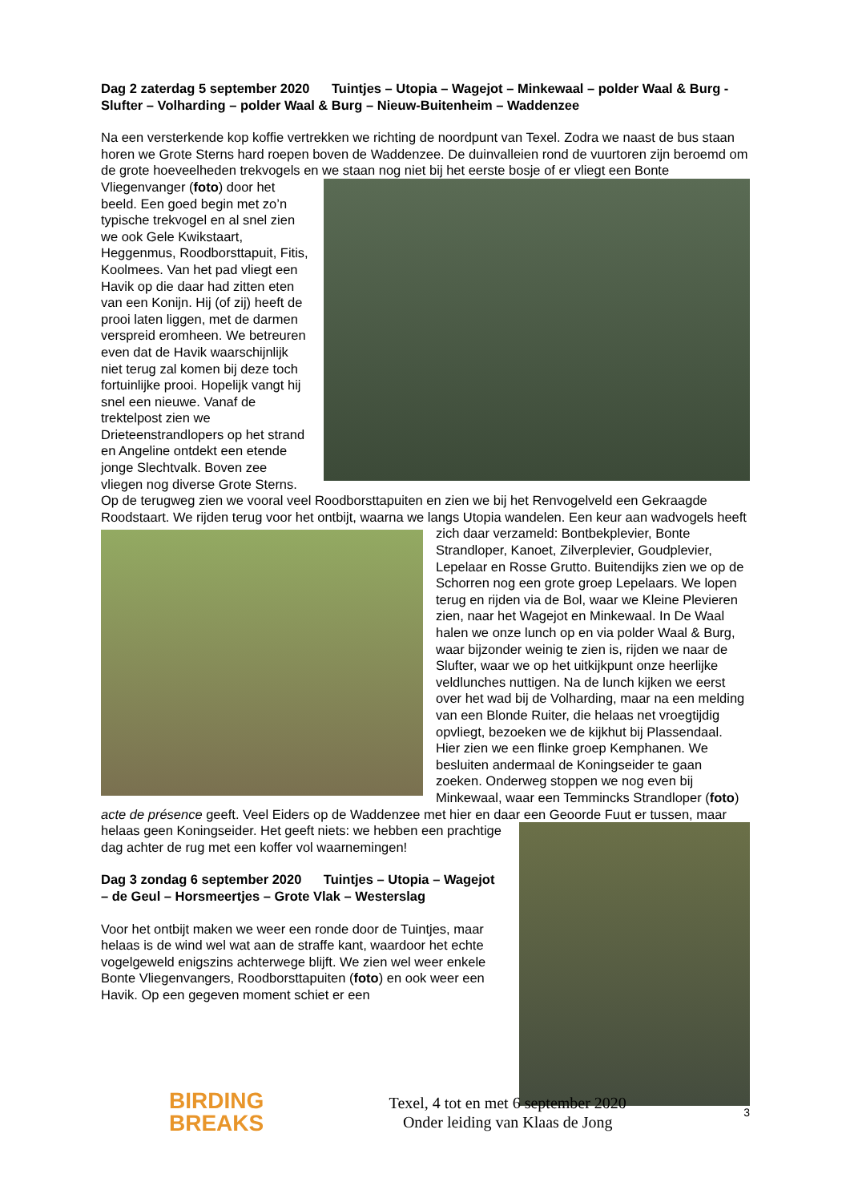Dag 2 zaterdag 5 september 2020 Tuintjes – Utopia – Wagejot – Minkewaal – polder Waal & Burg - Slufter – Volharding – polder Waal & Burg – Nieuw-Buitenheim – Waddenzee
Na een versterkende kop koffie vertrekken we richting de noordpunt van Texel. Zodra we naast de bus staan horen we Grote Sterns hard roepen boven de Waddenzee. De duinvalleien rond de vuurtoren zijn beroemd om de grote hoeveelheden trekvogels en we staan nog niet bij het eerste bosje of er vliegt een Bonte Vliegenvanger (foto) door het beeld. Een goed begin met zo’n typische trekvogel en al snel zien we ook Gele Kwikstaart, Heggenmus, Roodborsttapuit, Fitis, Koolmees. Van het pad vliegt een Havik op die daar had zitten eten van een Konijn. Hij (of zij) heeft de prooi laten liggen, met de darmen verspreid eromheen. We betreuren even dat de Havik waarschijnlijk niet terug zal komen bij deze toch fortuinlijke prooi. Hopelijk vangt hij snel een nieuwe. Vanaf de trektelpost zien we Drieteenstrandlopers op het strand en Angeline ontdekt een etende jonge Slechtvalk. Boven zee vliegen nog diverse Grote Sterns. Op de terugweg zien we vooral veel Roodborsttapuiten en zien we bij het Renvogelveld een Gekraagde Roodstaart. We rijden terug voor het ontbijt, waarna we langs Utopia wandelen. Een keur aan wadvogels heeft zich daar verzameld: Bontbekplevier, Bonte Strandloper, Kanoet, Zilverplevier, Goudplevier, Lepelaar en Rosse Grutto. Buitendijks zien we op de Schorren nog een grote groep Lepelaars. We lopen terug en rijden via de Bol, waar we Kleine Plevieren zien, naar het Wagejot en Minkewaal. In De Waal halen we onze lunch op en via polder Waal & Burg, waar bijzonder weinig te zien is, rijden we naar de Slufter, waar we op het uitkijkpunt onze heerlijke veldlunches nuttigen. Na de lunch kijken we eerst over het wad bij de Volharding, maar na een melding van een Blonde Ruiter, die helaas net vroegtijdig opvliegt, bezoeken we de kijkhut bij Plassendaal. Hier zien we een flinke groep Kemphanen. We besluiten andermaal de Koningseider te gaan zoeken. Onderweg stoppen we nog even bij Minkewaal, waar een Temmincks Strandloper (foto) acte de présence geeft. Veel Eiders op de Waddenzee met hier en daar een Geoorde Fuut er tussen, maar helaas geen Koningseider. Het geeft niets: we hebben een prachtige dag achter de rug met een koffer vol waarnemingen!
Dag 3 zondag 6 september 2020 Tuintjes – Utopia – Wagejot – de Geul – Horsmeertjes – Grote Vlak – Westerslag
Voor het ontbijt maken we weer een ronde door de Tuintjes, maar helaas is de wind wel wat aan de straffe kant, waardoor het echte vogelgeweld enigszins achterwege blijft. We zien wel weer enkele Bonte Vliegenvangers, Roodborsttapuiten (foto) en ook weer een Havik. Op een gegeven moment schiet er een
BIRDING
BREAKS
Texel, 4 tot en met 6 september 2020
Onder leiding van Klaas de Jong
3